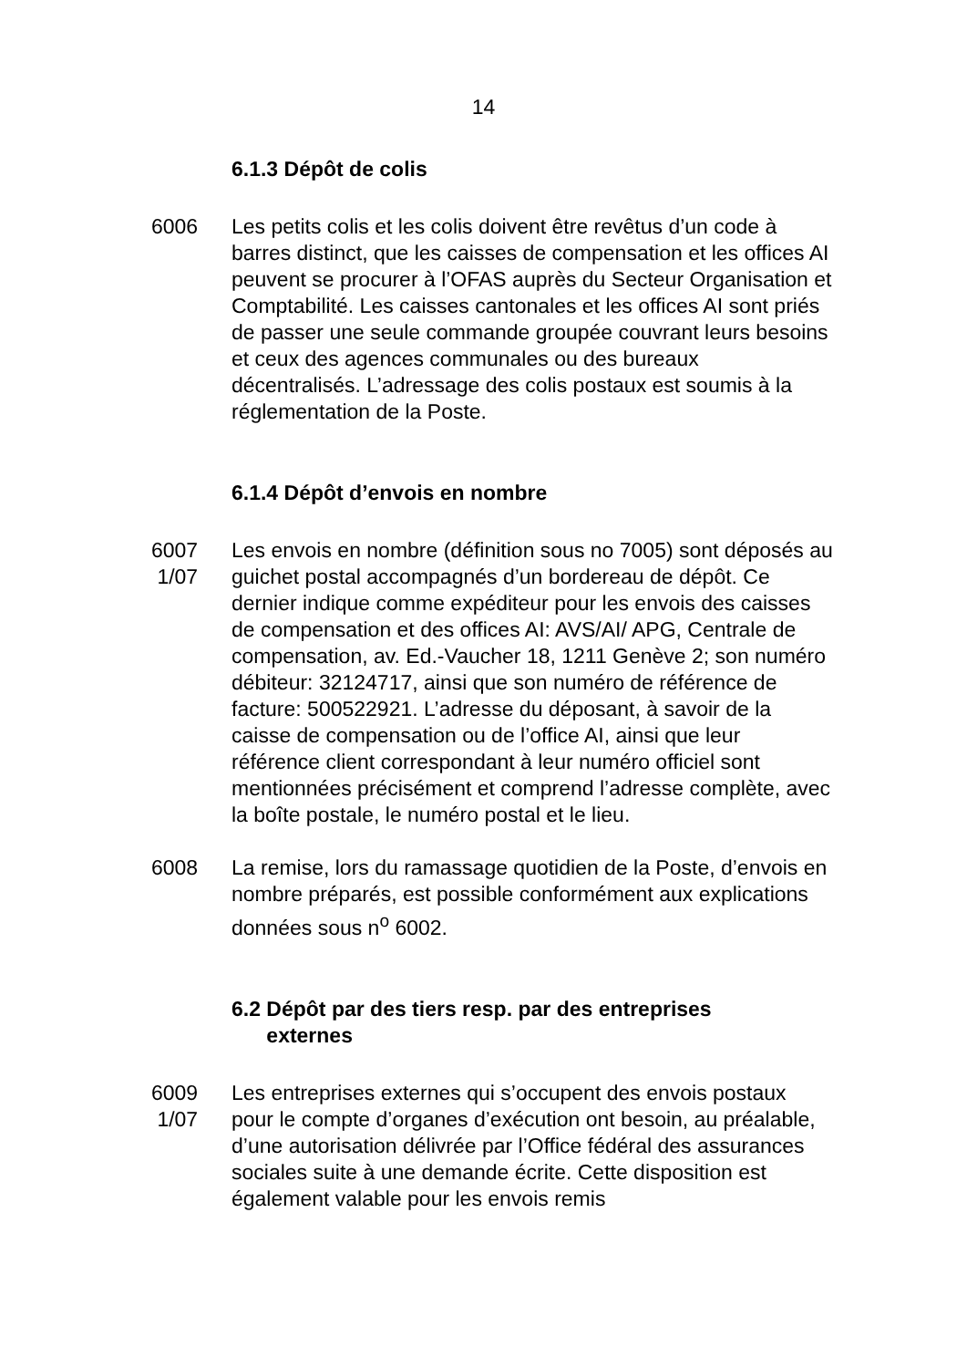14
6.1.3 Dépôt de colis
6006 Les petits colis et les colis doivent être revêtus d’un code à barres distinct, que les caisses de compensation et les offices AI peuvent se procurer à l’OFAS auprès du Secteur Organisation et Comptabilité. Les caisses cantonales et les offices AI sont priés de passer une seule commande groupée couvrant leurs besoins et ceux des agences communales ou des bureaux décentralisés. L’adressage des colis postaux est soumis à la réglementation de la Poste.
6.1.4 Dépôt d’envois en nombre
6007
1/07
Les envois en nombre (définition sous no 7005) sont déposés au guichet postal accompagnés d’un bordereau de dépôt. Ce dernier indique comme expéditeur pour les envois des caisses de compensation et des offices AI: AVS/AI/ APG, Centrale de compensation, av. Ed.-Vaucher 18, 1211 Genève 2; son numéro débiteur: 32124717, ainsi que son numéro de référence de facture: 500522921. L’adresse du déposant, à savoir de la caisse de compensation ou de l’office AI, ainsi que leur référence client correspondant à leur numéro officiel sont mentionnées précisément et comprend l’adresse complète, avec la boîte postale, le numéro postal et le lieu.
6008 La remise, lors du ramassage quotidien de la Poste, d’envois en nombre préparés, est possible conformément aux explications données sous n<sup>o</sup> 6002.
6.2 Dépôt par des tiers resp. par des entreprises
externes
6009
1/07
Les entreprises externes qui s’occupent des envois postaux pour le compte d’organes d’exécution ont besoin, au préalable, d’une autorisation délivrée par l’Office fédéral des assurances sociales suite à une demande écrite. Cette disposition est également valable pour les envois remis